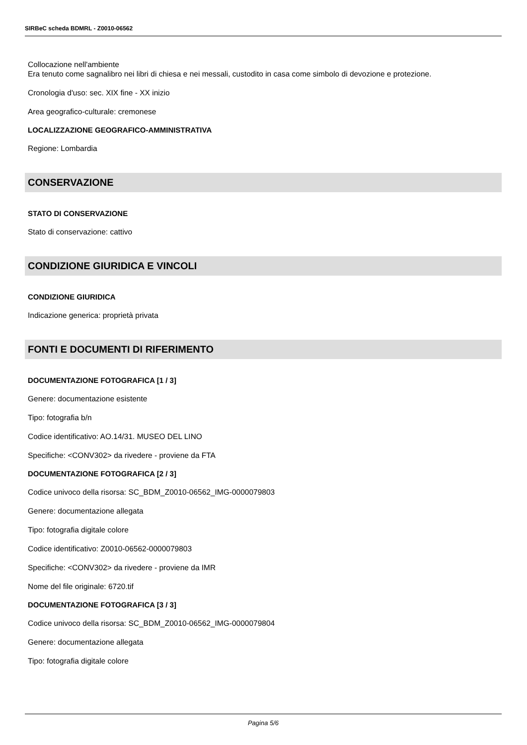SIRBeC scheda BDMRL - Z0010-06562
Collocazione nell'ambiente
Era tenuto come sagnalibro nei libri di chiesa e nei messali, custodito in casa come simbolo di devozione e protezione.
Cronologia d'uso: sec. XIX fine - XX inizio
Area geografico-culturale: cremonese
LOCALIZZAZIONE GEOGRAFICO-AMMINISTRATIVA
Regione: Lombardia
CONSERVAZIONE
STATO DI CONSERVAZIONE
Stato di conservazione: cattivo
CONDIZIONE GIURIDICA E VINCOLI
CONDIZIONE GIURIDICA
Indicazione generica: proprietà privata
FONTI E DOCUMENTI DI RIFERIMENTO
DOCUMENTAZIONE FOTOGRAFICA [1 / 3]
Genere: documentazione esistente
Tipo: fotografia b/n
Codice identificativo: AO.14/31. MUSEO DEL LINO
Specifiche: <CONV302> da rivedere - proviene da FTA
DOCUMENTAZIONE FOTOGRAFICA [2 / 3]
Codice univoco della risorsa: SC_BDM_Z0010-06562_IMG-0000079803
Genere: documentazione allegata
Tipo: fotografia digitale colore
Codice identificativo: Z0010-06562-0000079803
Specifiche: <CONV302> da rivedere - proviene da IMR
Nome del file originale: 6720.tif
DOCUMENTAZIONE FOTOGRAFICA [3 / 3]
Codice univoco della risorsa: SC_BDM_Z0010-06562_IMG-0000079804
Genere: documentazione allegata
Tipo: fotografia digitale colore
Pagina 5/6